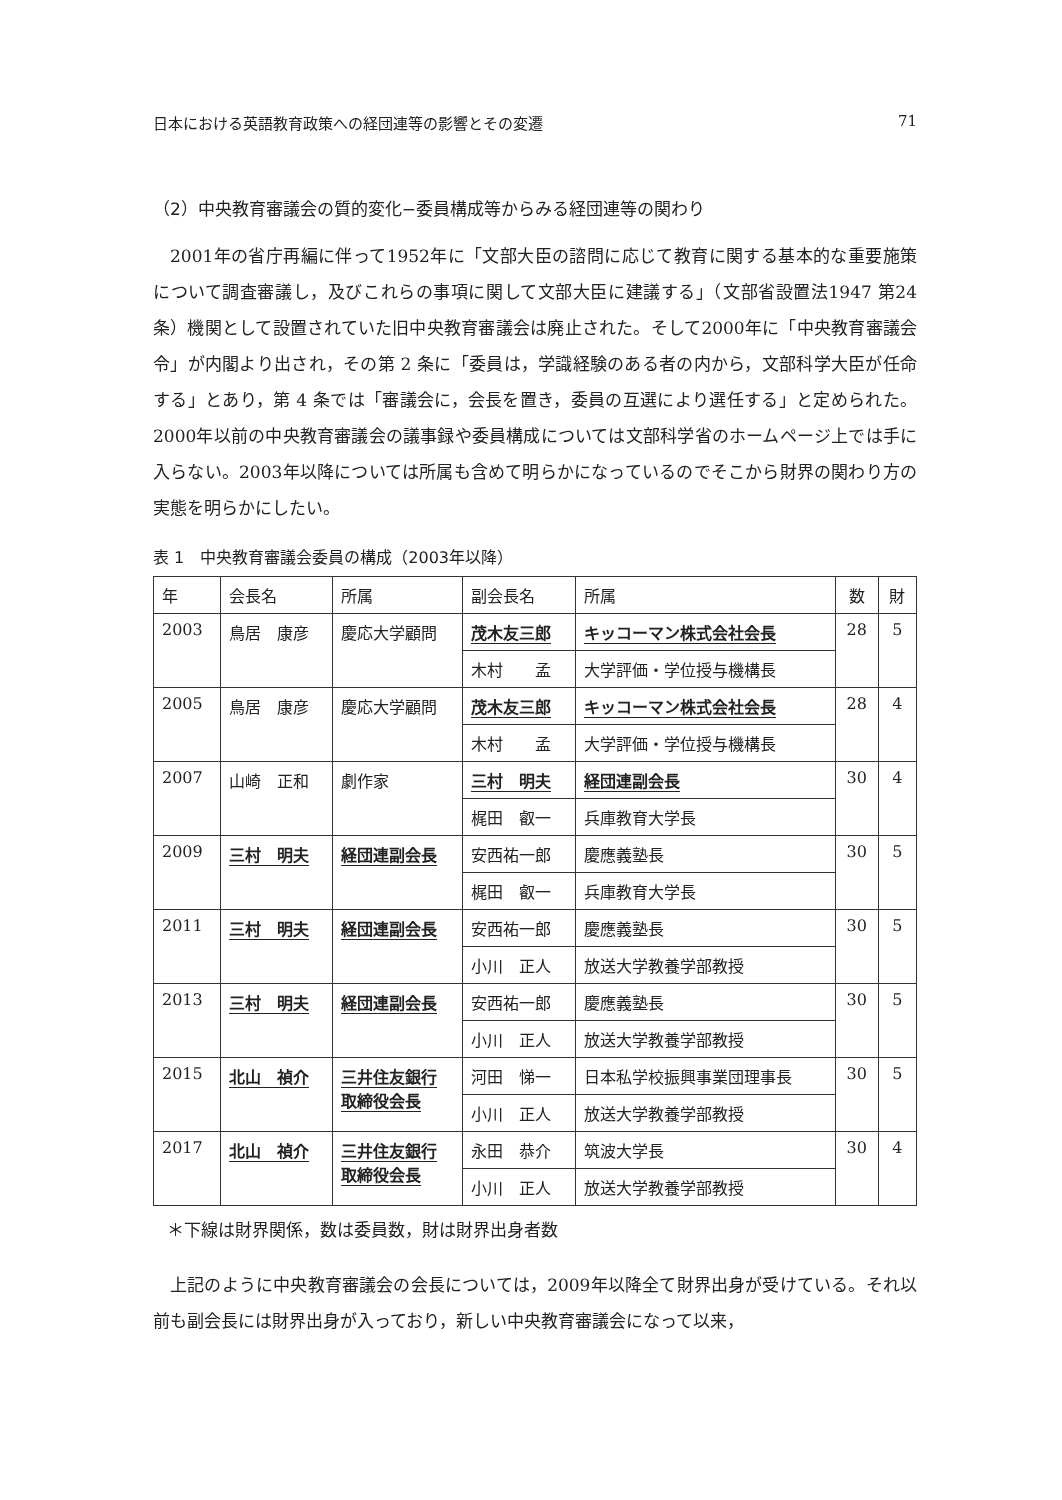日本における英語教育政策への経団連等の影響とその変遷 71
（2）中央教育審議会の質的変化−委員構成等からみる経団連等の関わり
2001年の省庁再編に伴って1952年に「文部大臣の諮問に応じて教育に関する基本的な重要施策について調査審議し，及びこれらの事項に関して文部大臣に建議する」（文部省設置法1947 第24条）機関として設置されていた旧中央教育審議会は廃止された。そして2000年に「中央教育審議会令」が内閣より出され，その第 2 条に「委員は，学識経験のある者の内から，文部科学大臣が任命する」とあり，第 4 条では「審議会に，会長を置き，委員の互選により選任する」と定められた。2000年以前の中央教育審議会の議事録や委員構成については文部科学省のホームページ上では手に入らない。2003年以降については所属も含めて明らかになっているのでそこから財界の関わり方の実態を明らかにしたい。
表 1　中央教育審議会委員の構成（2003年以降）
| 年 | 会長名 | 所属 | 副会長名 | 所属 | 数 | 財 |
| --- | --- | --- | --- | --- | --- | --- |
| 2003 | 鳥居 康彦 | 慶応大学顧問 | 茂木友三郎 | キッコーマン株式会社会長 | 28 | 5 |
| | | | 木村 孟 | 大学評価・学位授与機構長 | | |
| 2005 | 鳥居 康彦 | 慶応大学顧問 | 茂木友三郎 | キッコーマン株式会社会長 | 28 | 4 |
| | | | 木村 孟 | 大学評価・学位授与機構長 | | |
| 2007 | 山崎 正和 | 劇作家 | 三村 明夫 | 経団連副会長 | 30 | 4 |
| | | | 梶田 叡一 | 兵庫教育大学長 | | |
| 2009 | 三村 明夫 | 経団連副会長 | 安西祐一郎 | 慶應義塾長 | 30 | 5 |
| | | | 梶田 叡一 | 兵庫教育大学長 | | |
| 2011 | 三村 明夫 | 経団連副会長 | 安西祐一郎 | 慶應義塾長 | 30 | 5 |
| | | | 小川 正人 | 放送大学教養学部教授 | | |
| 2013 | 三村 明夫 | 経団連副会長 | 安西祐一郎 | 慶應義塾長 | 30 | 5 |
| | | | 小川 正人 | 放送大学教養学部教授 | | |
| 2015 | 北山 禎介 | 三井住友銀行 取締役会長 | 河田 悌一 | 日本私学校振興事業団理事長 | 30 | 5 |
| | | | 小川 正人 | 放送大学教養学部教授 | | |
| 2017 | 北山 禎介 | 三井住友銀行 取締役会長 | 永田 恭介 | 筑波大学長 | 30 | 4 |
| | | | 小川 正人 | 放送大学教養学部教授 | | |
＊下線は財界関係，数は委員数，財は財界出身者数
上記のように中央教育審議会の会長については，2009年以降全て財界出身が受けている。それ以前も副会長には財界出身が入っており，新しい中央教育審議会になって以来，